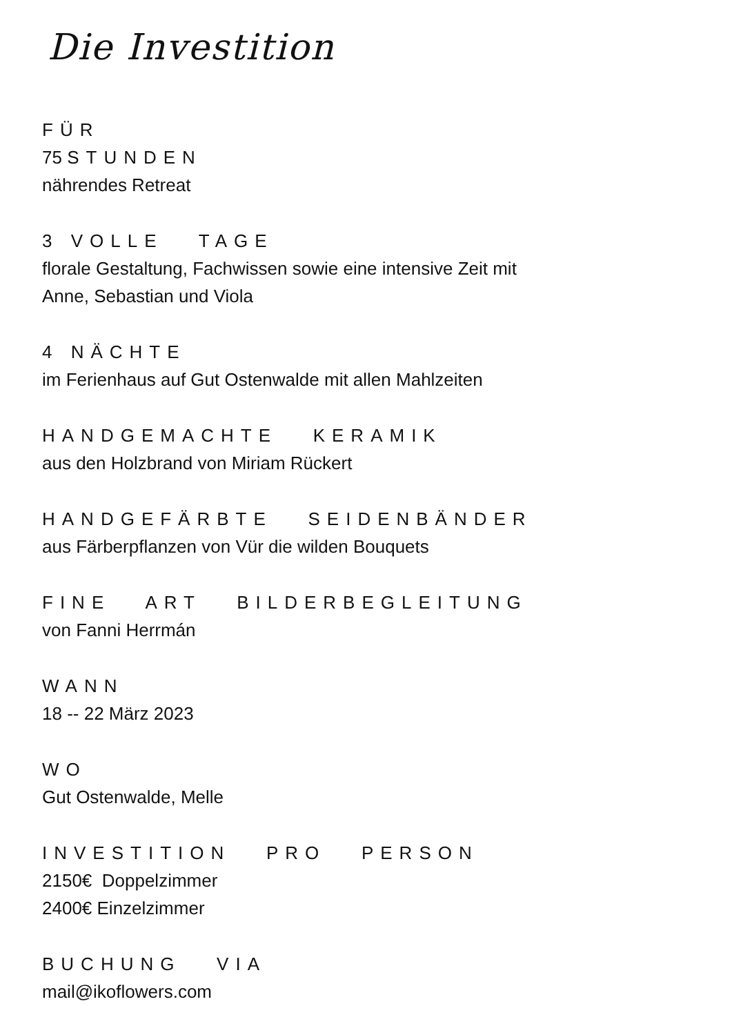Die Investition
FÜR
75 STUNDEN
nährendes Retreat
3 VOLLE TAGE
florale Gestaltung, Fachwissen sowie eine intensive Zeit mit
Anne, Sebastian und Viola
4 NÄCHTE
im Ferienhaus auf Gut Ostenwalde mit allen Mahlzeiten
HANDGEMACHTE KERAMIK
aus den Holzbrand von Miriam Rückert
HANDGEFÄRBTE SEIDENBÄNDER
aus Färberpflanzen von Vür die wilden Bouquets
FINE ART BILDERBEGLEITUNG
von Fanni Herrmán
WANN
18 -- 22 März 2023
WO
Gut Ostenwalde, Melle
INVESTITION PRO PERSON
2150€ Doppelzimmer
2400€ Einzelzimmer
BUCHUNG VIA
mail@ikoflowers.com